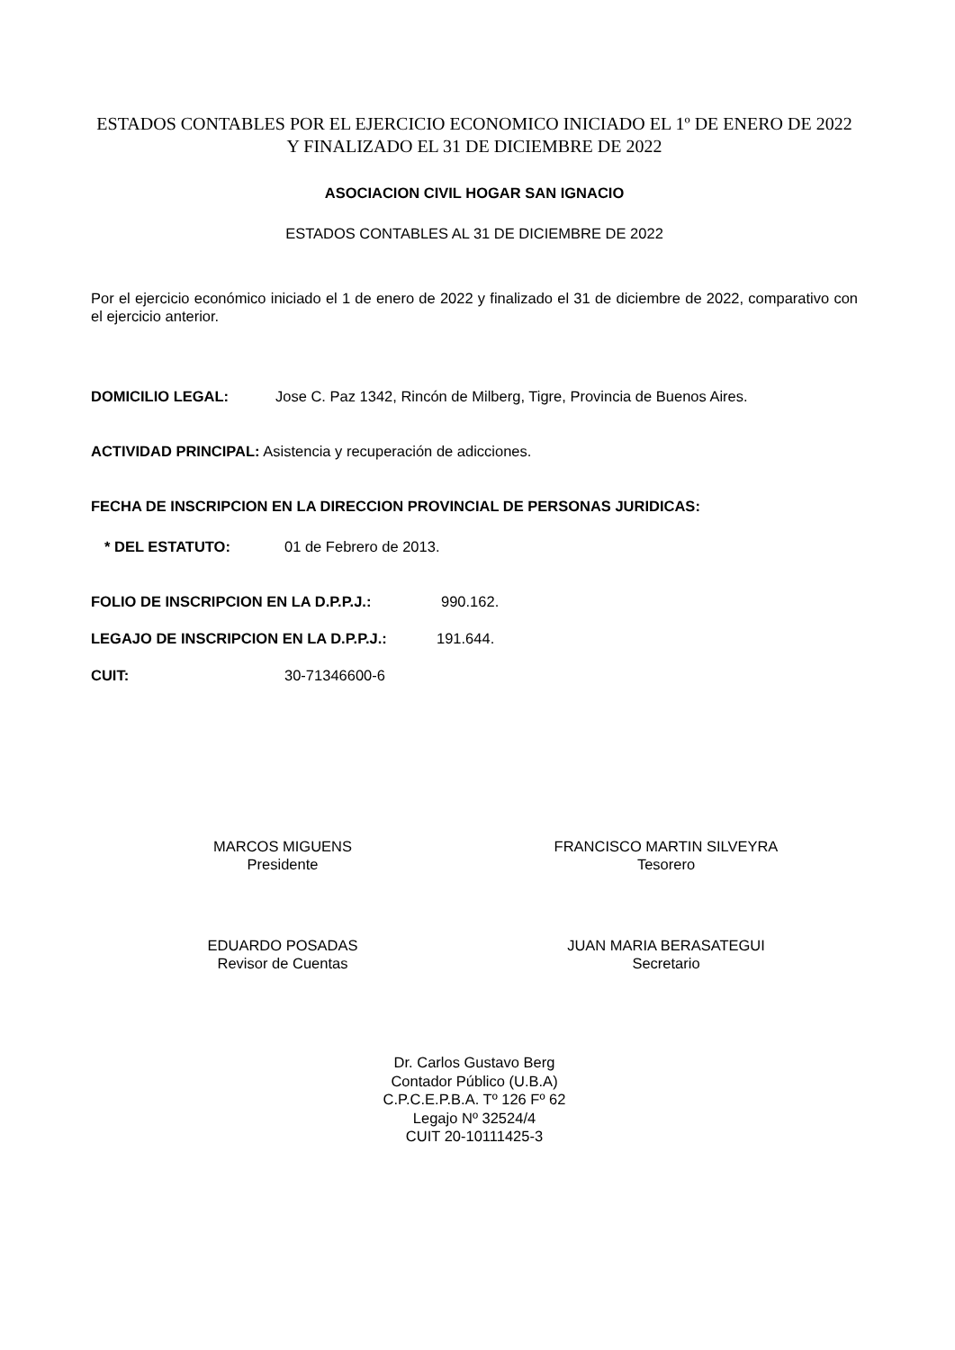ESTADOS CONTABLES POR EL EJERCICIO ECONOMICO INICIADO EL 1º DE ENERO DE 2022 Y FINALIZADO EL 31 DE DICIEMBRE DE 2022
ASOCIACION CIVIL HOGAR SAN IGNACIO
ESTADOS CONTABLES AL 31 DE DICIEMBRE DE 2022
Por el ejercicio económico iniciado el 1 de enero de 2022 y finalizado el 31 de diciembre de 2022, comparativo con el ejercicio anterior.
DOMICILIO LEGAL: Jose C. Paz 1342, Rincón de Milberg, Tigre, Provincia de Buenos Aires.
ACTIVIDAD PRINCIPAL: Asistencia y recuperación de adicciones.
FECHA DE INSCRIPCION EN LA DIRECCION PROVINCIAL DE PERSONAS JURIDICAS:
* DEL ESTATUTO: 01 de Febrero de 2013.
FOLIO DE INSCRIPCION EN LA D.P.P.J.: 990.162.
LEGAJO DE INSCRIPCION EN LA D.P.P.J.: 191.644.
CUIT: 30-71346600-6
MARCOS MIGUENS
Presidente
FRANCISCO MARTIN SILVEYRA
Tesorero
EDUARDO POSADAS
Revisor de Cuentas
JUAN MARIA BERASATEGUI
Secretario
Dr. Carlos Gustavo Berg
Contador Público (U.B.A)
C.P.C.E.P.B.A. Tº 126 Fº 62
Legajo Nº 32524/4
CUIT 20-10111425-3